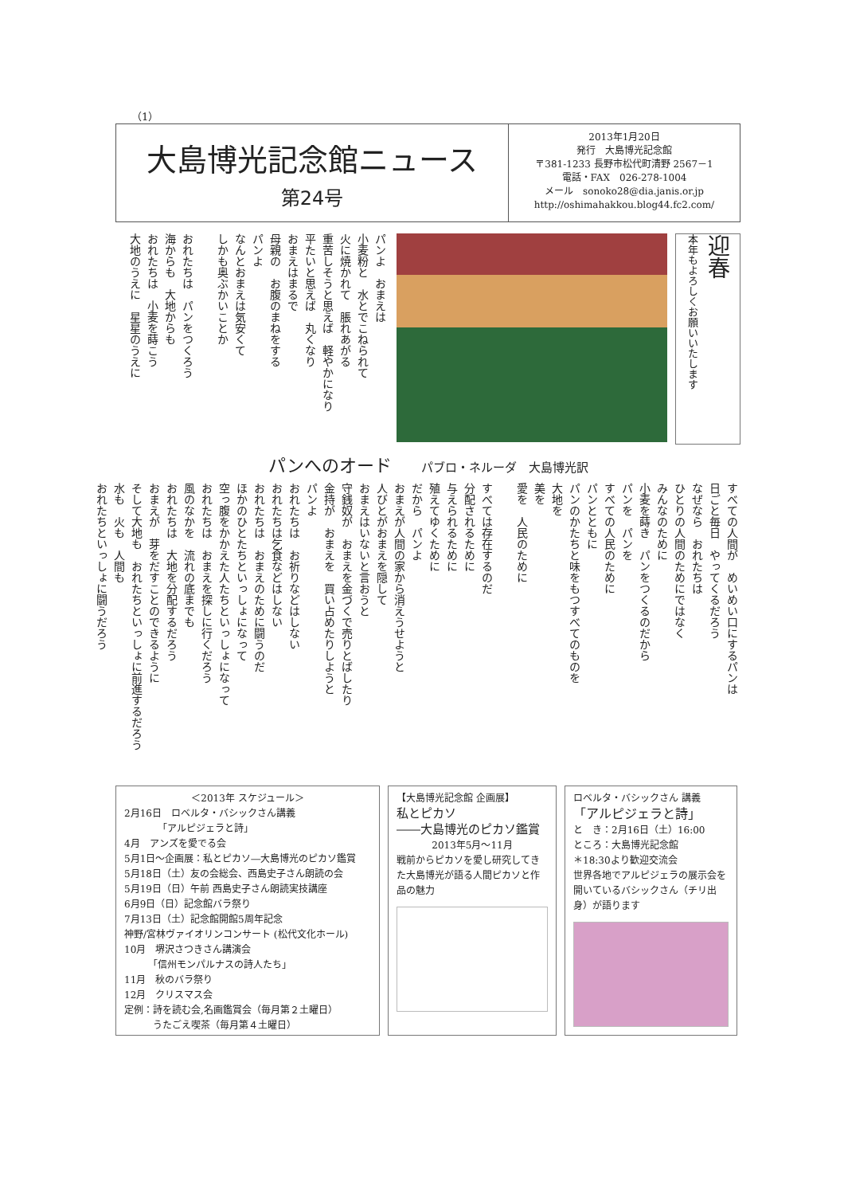（1）
大島博光記念館ニュース
第24号
2013年1月20日
発行　大島博光記念館
〒381-1233 長野市松代町清野 2567－1
電話・FAX　026-278-1004
メール　sonoko28@dia.janis.or.jp
http://oshimahakkou.blog44.fc2.com/
パンよ　おまえは
小麦粉と　水とでこねられて
火に焼かれて　脹れあがる
重苦しそうと思えば　軽やかになり
平たいと思えば　丸くなり
おまえはまるで
母親の　お腹のまねをする
パンよ
なんとおまえは気安くて
しかも奥ぶかいことか
おれたちは　パンをつくろう
海からも　大地からも
おれたちは　小麦を蒔こう
大地のうえに　星星のうえに
本年もよろしくお願いいたします
迎春
パンへのオード パブロ・ネルーダ　大島博光訳
すべての人間が　めいめい口にするパンは
日ごと毎日　やってくるだろう
なぜなら　おれたちは
ひとりの人間のためにではなく
みんなのために
小麦を蒔き　パンをつくるのだから
パンを　パンを
すべての人民のために
パンとともに
パンのかたちと味をもつすべてのものを
大地を
美を
愛を　人民のために
すべては存在するのだ
分配されるために
与えられるために
殖えてゆくために
だから　パンよ
おまえが人間の家から消えうせようと
人びとがおまえを隠して
おまえはいないと言おうと
守銭奴が　おまえを金づくで売りとばしたり
金持が　おまえを　買い占めたりしようと
パンよ
おれたちは　お祈りなどはしない
おれたちは乞食などはしない
おれたちは　おまえのために闘うのだ
ほかのひとたちといっしょになって
空っ腹をかかえた人たちといっしょになって
おれたちは　おまえを探しに行くだろう
風のなかを　流れの底までも
おれたちは　大地を分配するだろう
おまえが　芽をだすことのできるように
そして大地も　おれたちといっしょに前進するだろう
水も　火も　人間も
おれたちといっしょに闘うだろう
＜2013年 スケジュール＞
2月16日　ロベルタ・バシックさん講義
　　　　「アルピジェラと詩」
4月　アンズを愛でる会
5月1日～企画展：私とピカソ―大島博光のピカソ鑑賞
5月18日（土）友の会総会、西島史子さん朗読の会
5月19日（日）午前 西島史子さん朗読実技講座
6月9日（日）記念館バラ祭り
7月13日（土）記念館開館5周年記念
神野/宮林ヴァイオリンコンサート (松代文化ホール)
10月　堺沢さつきさん講演会
　　　「信州モンパルナスの詩人たち」
11月　秋のバラ祭り
12月　クリスマス会
定例：詩を読む会,名画鑑賞会（毎月第２土曜日）
　　　うたごえ喫茶（毎月第４土曜日）
【大島博光記念館 企画展】
私とピカソ
――大島博光のピカソ鑑賞
2013年5月～11月
戦前からピカソを愛し研究してきた大島博光が語る人間ピカソと作品の魅力
ロベルタ・バシックさん 講義
「アルピジェラと詩」
と　き：2月16日（土）16:00
ところ：大島博光記念館
＊18:30より歓迎交流会
世界各地でアルピジェラの展示会を開いているバシックさん（チリ出身）が語ります